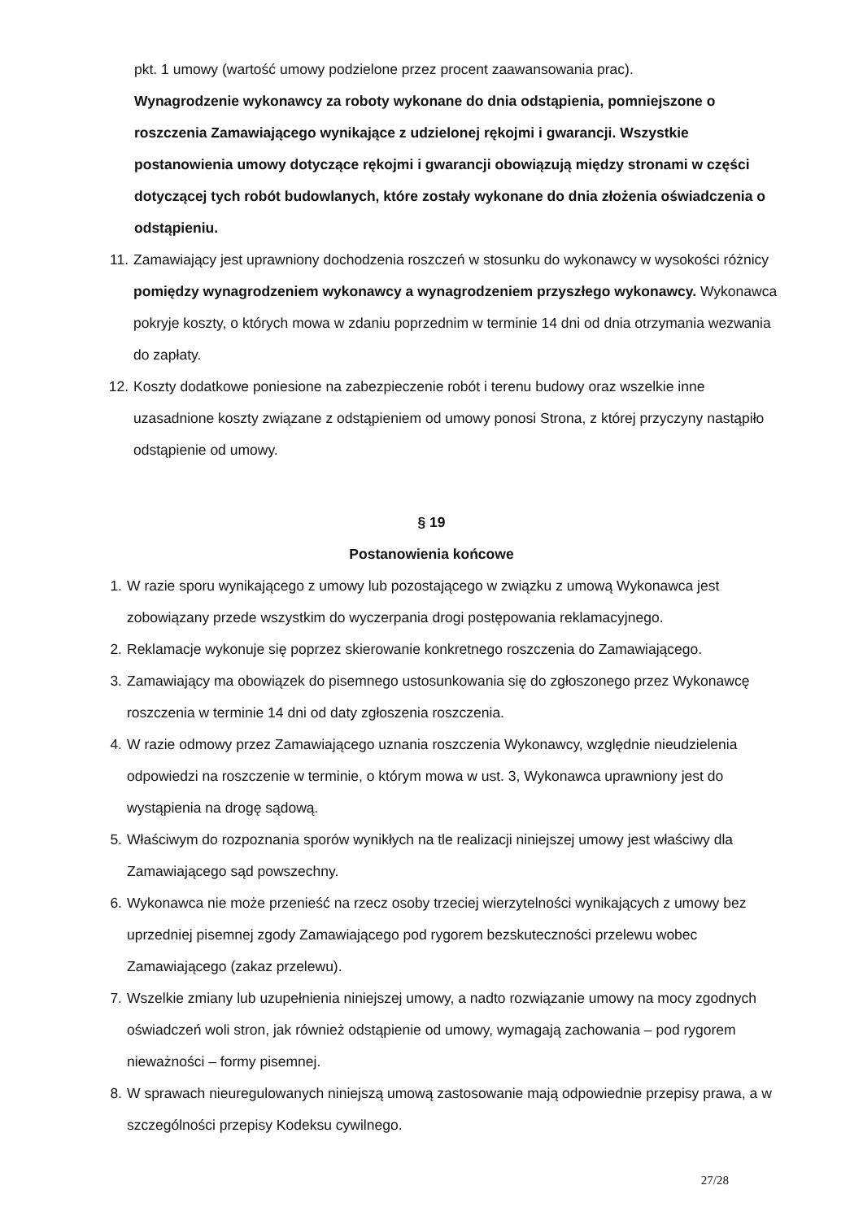pkt. 1 umowy (wartość umowy podzielone przez procent zaawansowania prac).
Wynagrodzenie wykonawcy za roboty wykonane do dnia odstąpienia, pomniejszone o roszczenia Zamawiającego wynikające z udzielonej rękojmi i gwarancji. Wszystkie postanowienia umowy dotyczące rękojmi i gwarancji obowiązują między stronami w części dotyczącej tych robót budowlanych, które zostały wykonane do dnia złożenia oświadczenia o odstąpieniu.
11. Zamawiający jest uprawniony dochodzenia roszczeń w stosunku do wykonawcy w wysokości różnicy pomiędzy wynagrodzeniem wykonawcy a wynagrodzeniem przyszłego wykonawcy. Wykonawca pokryje koszty, o których mowa w zdaniu poprzednim w terminie 14 dni od dnia otrzymania wezwania do zapłaty.
12. Koszty dodatkowe poniesione na zabezpieczenie robót i terenu budowy oraz wszelkie inne uzasadnione koszty związane z odstąpieniem od umowy ponosi Strona, z której przyczyny nastąpiło odstąpienie od umowy.
§ 19
Postanowienia końcowe
1. W razie sporu wynikającego z umowy lub pozostającego w związku z umową Wykonawca jest zobowiązany przede wszystkim do wyczerpania drogi postępowania reklamacyjnego.
2. Reklamacje wykonuje się poprzez skierowanie konkretnego roszczenia do Zamawiającego.
3. Zamawiający ma obowiązek do pisemnego ustosunkowania się do zgłoszonego przez Wykonawcę roszczenia w terminie 14 dni od daty zgłoszenia roszczenia.
4. W razie odmowy przez Zamawiającego uznania roszczenia Wykonawcy, względnie nieudzielenia odpowiedzi na roszczenie w terminie, o którym mowa w ust. 3, Wykonawca uprawniony jest do wystąpienia na drogę sądową.
5. Właściwym do rozpoznania sporów wynikłych na tle realizacji niniejszej umowy jest właściwy dla Zamawiającego sąd powszechny.
6. Wykonawca nie może przenieść na rzecz osoby trzeciej wierzytelności wynikających z umowy bez uprzedniej pisemnej zgody Zamawiającego pod rygorem bezskuteczności przelewu wobec Zamawiającego (zakaz przelewu).
7. Wszelkie zmiany lub uzupełnienia niniejszej umowy, a nadto rozwiązanie umowy na mocy zgodnych oświadczeń woli stron, jak również odstąpienie od umowy, wymagają zachowania – pod rygorem nieważności – formy pisemnej.
8. W sprawach nieuregulowanych niniejszą umową zastosowanie mają odpowiednie przepisy prawa, a w szczególności przepisy Kodeksu cywilnego.
27/28